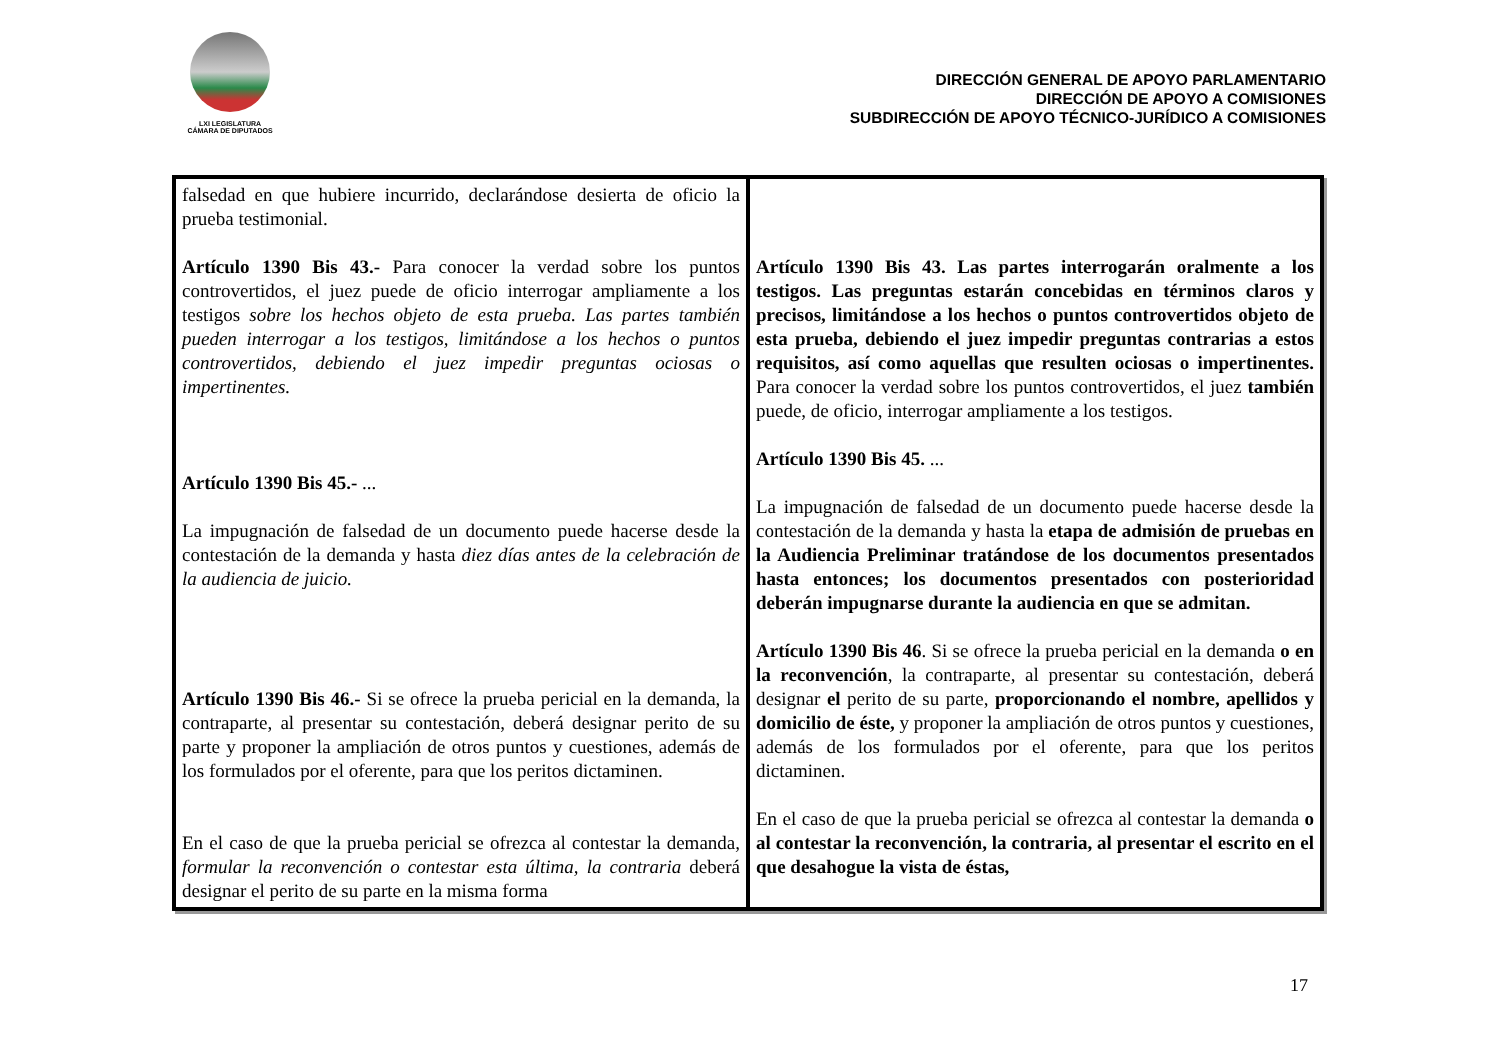LXI LEGISLATURA
CÁMARA DE DIPUTADOS
DIRECCIÓN GENERAL DE APOYO PARLAMENTARIO
DIRECCIÓN DE APOYO A COMISIONES
SUBDIRECCIÓN DE APOYO TÉCNICO-JURÍDICO A COMISIONES
| falsedad en que hubiere incurrido, declarándose desierta de oficio la prueba testimonial. Artículo 1390 Bis 43.- Para conocer la verdad sobre los puntos controvertidos, el juez puede de oficio interrogar ampliamente a los testigos sobre los hechos objeto de esta prueba. Las partes también pueden interrogar a los testigos, limitándose a los hechos o puntos controvertidos, debiendo el juez impedir preguntas ociosas o impertinentes. Artículo 1390 Bis 45.- ... La impugnación de falsedad de un documento puede hacerse desde la contestación de la demanda y hasta diez días antes de la celebración de la audiencia de juicio. Artículo 1390 Bis 46.- Si se ofrece la prueba pericial en la demanda, la contraparte, al presentar su contestación, deberá designar perito de su parte y proponer la ampliación de otros puntos y cuestiones, además de los formulados por el oferente, para que los peritos dictaminen. En el caso de que la prueba pericial se ofrezca al contestar la demanda , formular la reconvención o contestar esta última, la contraria deberá designar el perito de su parte en la misma forma | Artículo 1390 Bis 43. Las partes interrogarán oralmente a los testigos. Las preguntas estarán concebidas en términos claros y precisos, limitándose a los hechos o puntos controvertidos objeto de esta prueba, debiendo el juez impedir preguntas contrarias a estos requisitos, así como aquellas que resulten ociosas o impertinentes. Para conocer la verdad sobre los puntos controvertidos, el juez también puede, de oficio, interrogar ampliamente a los testigos. Artículo 1390 Bis 45. ... La impugnación de falsedad de un documento puede hacerse desde la contestación de la demanda y hasta la etapa de admisión de pruebas en la Audiencia Preliminar tratándose de los documentos presentados hasta entonces; los documentos presentados con posterioridad deberán impugnarse durante la audiencia en que se admitan. Artículo 1390 Bis 46 . Si se ofrece la prueba pericial en la demanda o en la reconvención , la contraparte, al presentar su contestación, deberá designar el perito de su parte, proporcionando el nombre, apellidos y domicilio de éste, y proponer la ampliación de otros puntos y cuestiones, además de los formulados por el oferente, para que los peritos dictaminen. En el caso de que la prueba pericial se ofrezca al contestar la demanda o al contestar la reconvención, la contraria, al presentar el escrito en el que desahogue la vista de éstas, |
17